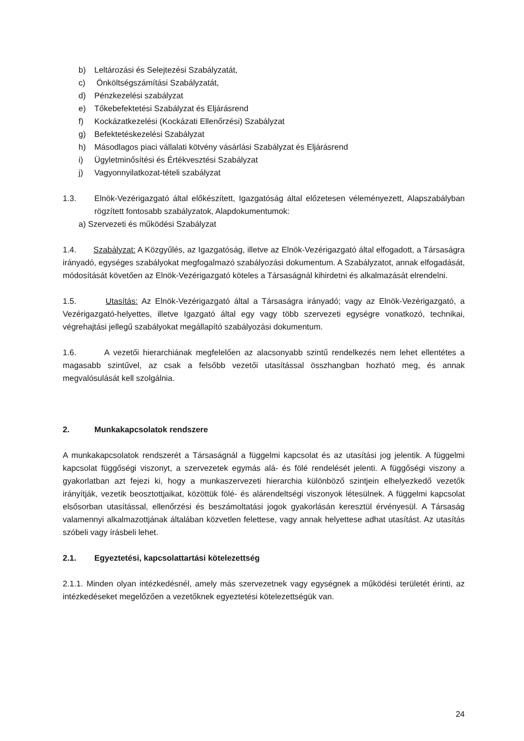b) Leltározási és Selejtezési Szabályzatát,
c) Önköltségszámítási Szabályzatát,
d) Pénzkezelési szabályzat
e) Tőkebefektetési Szabályzat és Eljárásrend
f) Kockázatkezelési (Kockázati Ellenőrzési) Szabályzat
g) Befektetéskezelési Szabályzat
h) Másodlagos piaci vállalati kötvény vásárlási Szabályzat és Eljárásrend
i) Ügyletminősítési és Értékvesztési Szabályzat
j) Vagyonnyilatkozat-tételi szabályzat
1.3. Elnök-Vezérigazgató által előkészített, Igazgatóság által előzetesen véleményezett, Alapszabályban rögzített fontosabb szabályzatok, Alapdokumentumok:
a) Szervezeti és működési Szabályzat
1.4. Szabályzat: A Közgyűlés, az Igazgatóság, illetve az Elnök-Vezérigazgató által elfogadott, a Társaságra irányadó, egységes szabályokat megfogalmazó szabályozási dokumentum. A Szabályzatot, annak elfogadását, módosítását követően az Elnök-Vezérigazgató köteles a Társaságnál kihirdetni és alkalmazását elrendelni.
1.5. Utasítás: Az Elnök-Vezérigazgató által a Társaságra irányadó; vagy az Elnök-Vezérigazgató, a Vezérigazgató-helyettes, illetve Igazgató által egy vagy több szervezeti egységre vonatkozó, technikai, végrehajtási jellegű szabályokat megállapító szabályozási dokumentum.
1.6. A vezetői hierarchiának megfelelően az alacsonyabb szintű rendelkezés nem lehet ellentétes a magasabb szintűvel, az csak a felsőbb vezetői utasítással összhangban hozható meg, és annak megvalósulását kell szolgálnia.
2. Munkakapcsolatok rendszere
A munkakapcsolatok rendszerét a Társaságnál a függelmi kapcsolat és az utasítási jog jelentik. A függelmi kapcsolat függőségi viszonyt, a szervezetek egymás alá- és fölé rendelését jelenti. A függőségi viszony a gyakorlatban azt fejezi ki, hogy a munkaszervezeti hierarchia különböző szintjein elhelyezkedő vezetők irányítják, vezetik beosztottjaikat, közöttük fölé- és alárendeltségi viszonyok létesülnek. A függelmi kapcsolat elsősorban utasítással, ellenőrzési és beszámoltatási jogok gyakorlásán keresztül érvényesül. A Társaság valamennyi alkalmazottjának általában közvetlen felettese, vagy annak helyettese adhat utasítást. Az utasítás szóbeli vagy írásbeli lehet.
2.1. Egyeztetési, kapcsolattartási kötelezettség
2.1.1. Minden olyan intézkedésnél, amely más szervezetnek vagy egységnek a működési területét érinti, az intézkedéseket megelőzően a vezetőknek egyeztetési kötelezettségük van.
24